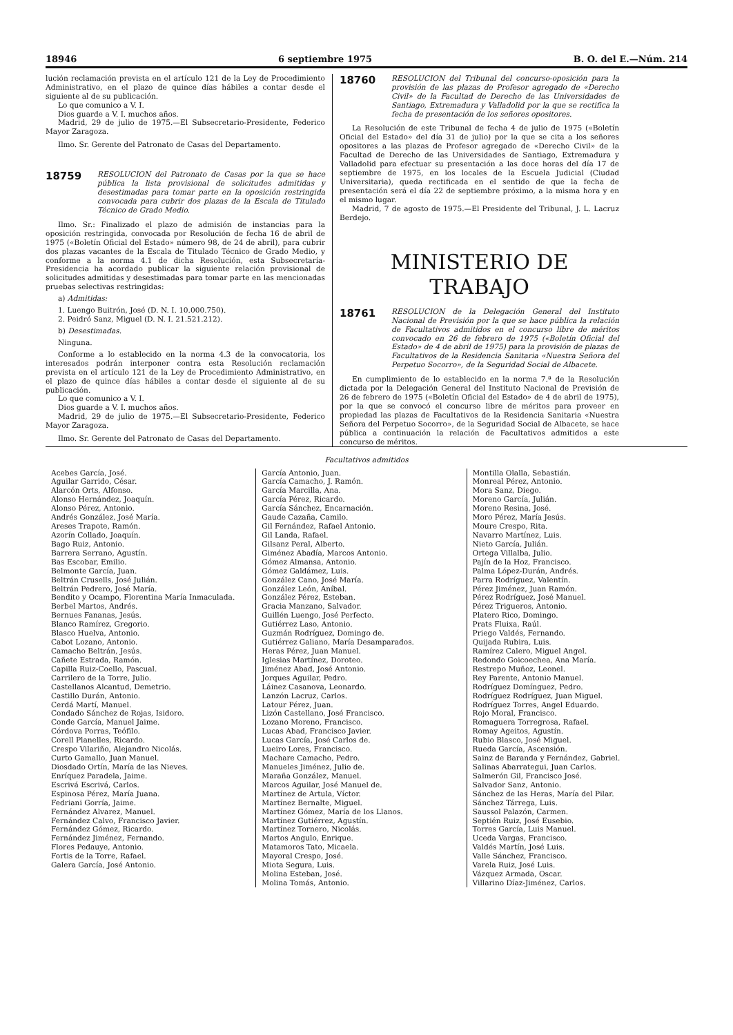18946 6 septiembre 1975 B. O. del E.—Núm. 214
lución reclamación prevista en el artículo 121 de la Ley de Procedimiento Administrativo, en el plazo de quince días hábiles a contar desde el siguiente al de su publicación.
Lo que comunico a V. I.
Dios guarde a V. I. muchos años.
Madrid, 29 de julio de 1975.—El Subsecretario-Presidente, Federico Mayor Zaragoza.
Ilmo. Sr. Gerente del Patronato de Casas del Departamento.
18759 RESOLUCION del Patronato de Casas por la que se hace pública la lista provisional de solicitudes admitidas y desestimadas para tomar parte en la oposición restringida convocada para cubrir dos plazas de la Escala de Titulado Técnico de Grado Medio.
Ilmo. Sr.: Finalizado el plazo de admisión de instancias para la oposición restringida, convocada por Resolución de fecha 16 de abril de 1975 («Boletín Oficial del Estado» número 98, de 24 de abril), para cubrir dos plazas vacantes de la Escala de Titulado Técnico de Grado Medio, y conforme a la norma 4.1 de dicha Resolución, esta Subsecretaría-Presidencia ha acordado publicar la siguiente relación provisional de solicitudes admitidas y desestimadas para tomar parte en las mencionadas pruebas selectivas restringidas:
a) Admitidas:
1. Luengo Buitrón, José (D. N. I. 10.000.750).
2. Peidró Sanz, Miguel (D. N. I. 21.521.212).
b) Desestimadas.
Ninguna.
Conforme a lo establecido en la norma 4.3 de la convocatoria, los interesados podrán interponer contra esta Resolución reclamación prevista en el artículo 121 de la Ley de Procedimiento Administrativo, en el plazo de quince días hábiles a contar desde el siguiente al de su publicación.
Lo que comunico a V. I.
Dios guarde a V. I. muchos años.
Madrid, 29 de julio de 1975.—El Subsecretario-Presidente, Federico Mayor Zaragoza.
Ilmo. Sr. Gerente del Patronato de Casas del Departamento.
18760 RESOLUCION del Tribunal del concurso-oposición para la provisión de las plazas de Profesor agregado de «Derecho Civil» de la Facultad de Derecho de las Universidades de Santiago, Extremadura y Valladolid por la que se rectifica la fecha de presentación de los señores opositores.
La Resolución de este Tribunal de fecha 4 de julio de 1975 («Boletín Oficial del Estado» del día 31 de julio) por la que se cita a los señores opositores a las plazas de Profesor agregado de «Derecho Civil» de la Facultad de Derecho de las Universidades de Santiago, Extremadura y Valladolid para efectuar su presentación a las doce horas del día 17 de septiembre de 1975, en los locales de la Escuela Judicial (Ciudad Universitaria), queda rectificada en el sentido de que la fecha de presentación será el día 22 de septiembre próximo, a la misma hora y en el mismo lugar.
Madrid, 7 de agosto de 1975.—El Presidente del Tribunal, J. L. Lacruz Berdejo.
MINISTERIO DE TRABAJO
18761 RESOLUCION de la Delegación General del Instituto Nacional de Previsión por la que se hace pública la relación de Facultativos admitidos en el concurso libre de méritos convocado en 26 de febrero de 1975 («Boletín Oficial del Estado» de 4 de abril de 1975) para la provisión de plazas de Facultativos de la Residencia Sanitaria «Nuestra Señora del Perpetuo Socorro», de la Seguridad Social de Albacete.
En cumplimiento de lo establecido en la norma 7.ª de la Resolución dictada por la Delegación General del Instituto Nacional de Previsión de 26 de febrero de 1975 («Boletín Oficial del Estado» de 4 de abril de 1975), por la que se convocó el concurso libre de méritos para proveer en propiedad las plazas de Facultativos de la Residencia Sanitaria «Nuestra Señora del Perpetuo Socorro», de la Seguridad Social de Albacete, se hace pública a continuación la relación de Facultativos admitidos a este concurso de méritos.
Facultativos admitidos
Acebes García, José.
Aguilar Garrido, César.
Alarcón Orts, Alfonso.
Alonso Hernández, Joaquín.
Alonso Pérez, Antonio.
Andrés González, José María.
Areses Trapote, Ramón.
Azorín Collado, Joaquín.
Bago Ruiz, Antonio.
Barrera Serrano, Agustín.
Bas Escobar, Emilio.
Belmonte García, Juan.
Beltrán Crusells, José Julián.
Beltrán Pedrero, José María.
Bendito y Ocampo, Florentina María Inmaculada.
Berbel Martos, Andrés.
Bernues Fananas, Jesús.
Blanco Ramírez, Gregorio.
Blasco Huelva, Antonio.
Cabot Lozano, Antonio.
Camacho Beltrán, Jesús.
Cañete Estrada, Ramón.
Capilla Ruiz-Coello, Pascual.
Carrilero de la Torre, Julio.
Castellanos Alcantud, Demetrio.
Castillo Durán, Antonio.
Cerdá Martí, Manuel.
Condado Sánchez de Rojas, Isidoro.
Conde García, Manuel Jaime.
Córdova Porras, Teófilo.
Corell Planelles, Ricardo.
Crespo Vilariño, Alejandro Nicolás.
Curto Gamallo, Juan Manuel.
Diosdado Ortín, María de las Nieves.
Enríquez Paradela, Jaime.
Escrivá Escrivá, Carlos.
Espinosa Pérez, María Juana.
Fedriani Gorría, Jaime.
Fernández Alvarez, Manuel.
Fernández Calvo, Francisco Javier.
Fernández Gómez, Ricardo.
Fernández Jiménez, Fernando.
Flores Pedauye, Antonio.
Fortis de la Torre, Rafael.
Galera García, José Antonio.
García Antonio, Juan.
García Camacho, J. Ramón.
García Marcilla, Ana.
García Pérez, Ricardo.
García Sánchez, Encarnación.
Gaude Cazaña, Camilo.
Gil Fernández, Rafael Antonio.
Gil Landa, Rafael.
Gilsanz Peral, Alberto.
Giménez Abadía, Marcos Antonio.
Gómez Almansa, Antonio.
Gómez Galdámez, Luis.
González Cano, José María.
González León, Aníbal.
González Pérez, Esteban.
Gracia Manzano, Salvador.
Guillén Luengo, José Perfecto.
Gutiérrez Laso, Antonio.
Guzmán Rodríguez, Domingo de.
Gutiérrez Galiano, María Desamparados.
Heras Pérez, Juan Manuel.
Iglesias Martínez, Doroteo.
Jiménez Abad, José Antonio.
Jorques Aguilar, Pedro.
Láinez Casanova, Leonardo.
Lanzón Lacruz, Carlos.
Latour Pérez, Juan.
Lizón Castellano, José Francisco.
Lozano Moreno, Francisco.
Lucas Abad, Francisco Javier.
Lucas García, José Carlos de.
Lueiro Lores, Francisco.
Machare Camacho, Pedro.
Manueles Jiménez, Julio de.
Maraña González, Manuel.
Marcos Aguilar, José Manuel de.
Martínez de Artula, Víctor.
Martínez Bernalte, Miguel.
Martínez Gómez, María de los Llanos.
Martínez Gutiérrez, Agustín.
Martínez Tornero, Nicolás.
Martos Angulo, Enrique.
Matamoros Tato, Micaela.
Mayoral Crespo, José.
Miota Segura, Luis.
Molina Esteban, José.
Molina Tomás, Antonio.
Montilla Olalla, Sebastián.
Monreal Pérez, Antonio.
Mora Sanz, Diego.
Moreno García, Julián.
Moreno Resina, José.
Moro Pérez, María Jesús.
Moure Crespo, Rita.
Navarro Martínez, Luis.
Nieto García, Julián.
Ortega Villalba, Julio.
Pajín de la Hoz, Francisco.
Palma López-Durán, Andrés.
Parra Rodríguez, Valentín.
Pérez Jiménez, Juan Ramón.
Pérez Rodríguez, José Manuel.
Pérez Trigueros, Antonio.
Platero Rico, Domingo.
Prats Fluixa, Raúl.
Priego Valdés, Fernando.
Quijada Rubira, Luis.
Ramírez Calero, Miguel Angel.
Redondo Goicoechea, Ana María.
Restrepo Muñoz, Leonel.
Rey Parente, Antonio Manuel.
Rodríguez Domínguez, Pedro.
Rodríguez Rodríguez, Juan Miguel.
Rodríguez Torres, Angel Eduardo.
Rojo Moral, Francisco.
Romaguera Torregrosa, Rafael.
Romay Ageitos, Agustín.
Rubio Blasco, José Miguel.
Rueda García, Ascensión.
Sainz de Baranda y Fernández, Gabriel.
Salinas Abarrategui, Juan Carlos.
Salmerón Gil, Francisco José.
Salvador Sanz, Antonio.
Sánchez de las Heras, María del Pilar.
Sánchez Tárrega, Luis.
Saussol Palazón, Carmen.
Septién Ruiz, José Eusebio.
Torres García, Luis Manuel.
Uceda Vargas, Francisco.
Valdés Martín, José Luis.
Valle Sánchez, Francisco.
Varela Ruiz, José Luis.
Vázquez Armada, Oscar.
Villarino Díaz-Jiménez, Carlos.